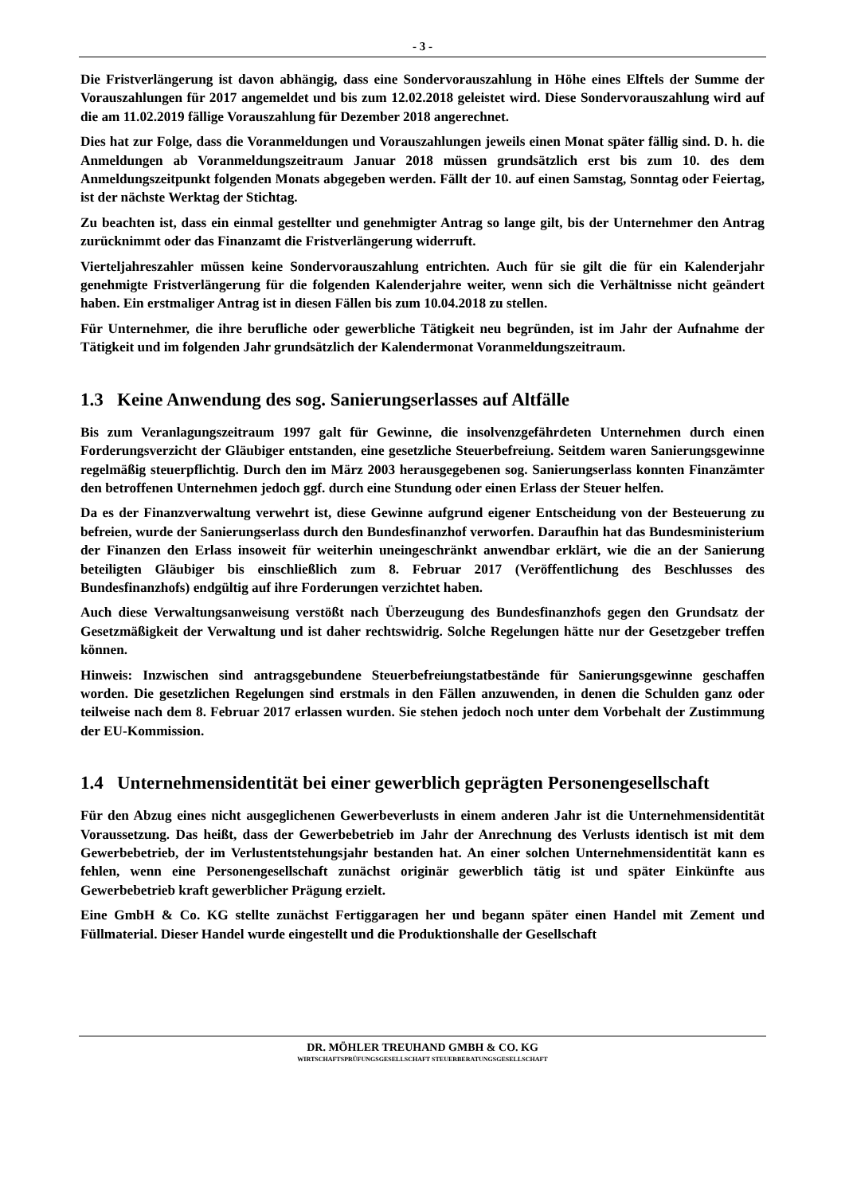- 3 -
Die Fristverlängerung ist davon abhängig, dass eine Sondervorauszahlung in Höhe eines Elftels der Summe der Vorauszahlungen für 2017 angemeldet und bis zum 12.02.2018 geleistet wird. Diese Sondervorauszahlung wird auf die am 11.02.2019 fällige Vorauszahlung für Dezember 2018 angerechnet.
Dies hat zur Folge, dass die Voranmeldungen und Vorauszahlungen jeweils einen Monat später fällig sind. D. h. die Anmeldungen ab Voranmeldungszeitraum Januar 2018 müssen grundsätzlich erst bis zum 10. des dem Anmeldungszeitpunkt folgenden Monats abgegeben werden. Fällt der 10. auf einen Samstag, Sonntag oder Feiertag, ist der nächste Werktag der Stichtag.
Zu beachten ist, dass ein einmal gestellter und genehmigter Antrag so lange gilt, bis der Unternehmer den Antrag zurücknimmt oder das Finanzamt die Fristverlängerung widerruft.
Vierteljahreszahler müssen keine Sondervorauszahlung entrichten. Auch für sie gilt die für ein Kalenderjahr genehmigte Fristverlängerung für die folgenden Kalenderjahre weiter, wenn sich die Verhältnisse nicht geändert haben. Ein erstmaliger Antrag ist in diesen Fällen bis zum 10.04.2018 zu stellen.
Für Unternehmer, die ihre berufliche oder gewerbliche Tätigkeit neu begründen, ist im Jahr der Aufnahme der Tätigkeit und im folgenden Jahr grundsätzlich der Kalendermonat Voranmeldungszeitraum.
1.3 Keine Anwendung des sog. Sanierungserlasses auf Altfälle
Bis zum Veranlagungszeitraum 1997 galt für Gewinne, die insolvenzgefährdeten Unternehmen durch einen Forderungsverzicht der Gläubiger entstanden, eine gesetzliche Steuerbefreiung. Seitdem waren Sanierungsgewinne regelmäßig steuerpflichtig. Durch den im März 2003 herausgegebenen sog. Sanierungserlass konnten Finanzämter den betroffenen Unternehmen jedoch ggf. durch eine Stundung oder einen Erlass der Steuer helfen.
Da es der Finanzverwaltung verwehrt ist, diese Gewinne aufgrund eigener Entscheidung von der Besteuerung zu befreien, wurde der Sanierungserlass durch den Bundesfinanzhof verworfen. Daraufhin hat das Bundesministerium der Finanzen den Erlass insoweit für weiterhin uneingeschränkt anwendbar erklärt, wie die an der Sanierung beteiligten Gläubiger bis einschließlich zum 8. Februar 2017 (Veröffentlichung des Beschlusses des Bundesfinanzhofs) endgültig auf ihre Forderungen verzichtet haben.
Auch diese Verwaltungsanweisung verstößt nach Überzeugung des Bundesfinanzhofs gegen den Grundsatz der Gesetzmäßigkeit der Verwaltung und ist daher rechtswidrig. Solche Regelungen hätte nur der Gesetzgeber treffen können.
Hinweis: Inzwischen sind antragsgebundene Steuerbefreiungstatbestände für Sanierungsgewinne geschaffen worden. Die gesetzlichen Regelungen sind erstmals in den Fällen anzuwenden, in denen die Schulden ganz oder teilweise nach dem 8. Februar 2017 erlassen wurden. Sie stehen jedoch noch unter dem Vorbehalt der Zustimmung der EU-Kommission.
1.4 Unternehmensidentität bei einer gewerblich geprägten Personengesellschaft
Für den Abzug eines nicht ausgeglichenen Gewerbeverlusts in einem anderen Jahr ist die Unternehmensidentität Voraussetzung. Das heißt, dass der Gewerbebetrieb im Jahr der Anrechnung des Verlusts identisch ist mit dem Gewerbebetrieb, der im Verlustentstehungsjahr bestanden hat. An einer solchen Unternehmensidentität kann es fehlen, wenn eine Personengesellschaft zunächst originär gewerblich tätig ist und später Einkünfte aus Gewerbebetrieb kraft gewerblicher Prägung erzielt.
Eine GmbH & Co. KG stellte zunächst Fertiggaragen her und begann später einen Handel mit Zement und Füllmaterial. Dieser Handel wurde eingestellt und die Produktionshalle der Gesellschaft
DR. MÖHLER TREUHAND GMBH & CO. KG
WIRTSCHAFTSPRÜFUNGSGESELLSCHAFT STEUERBERATUNGSGESELLSCHAFT